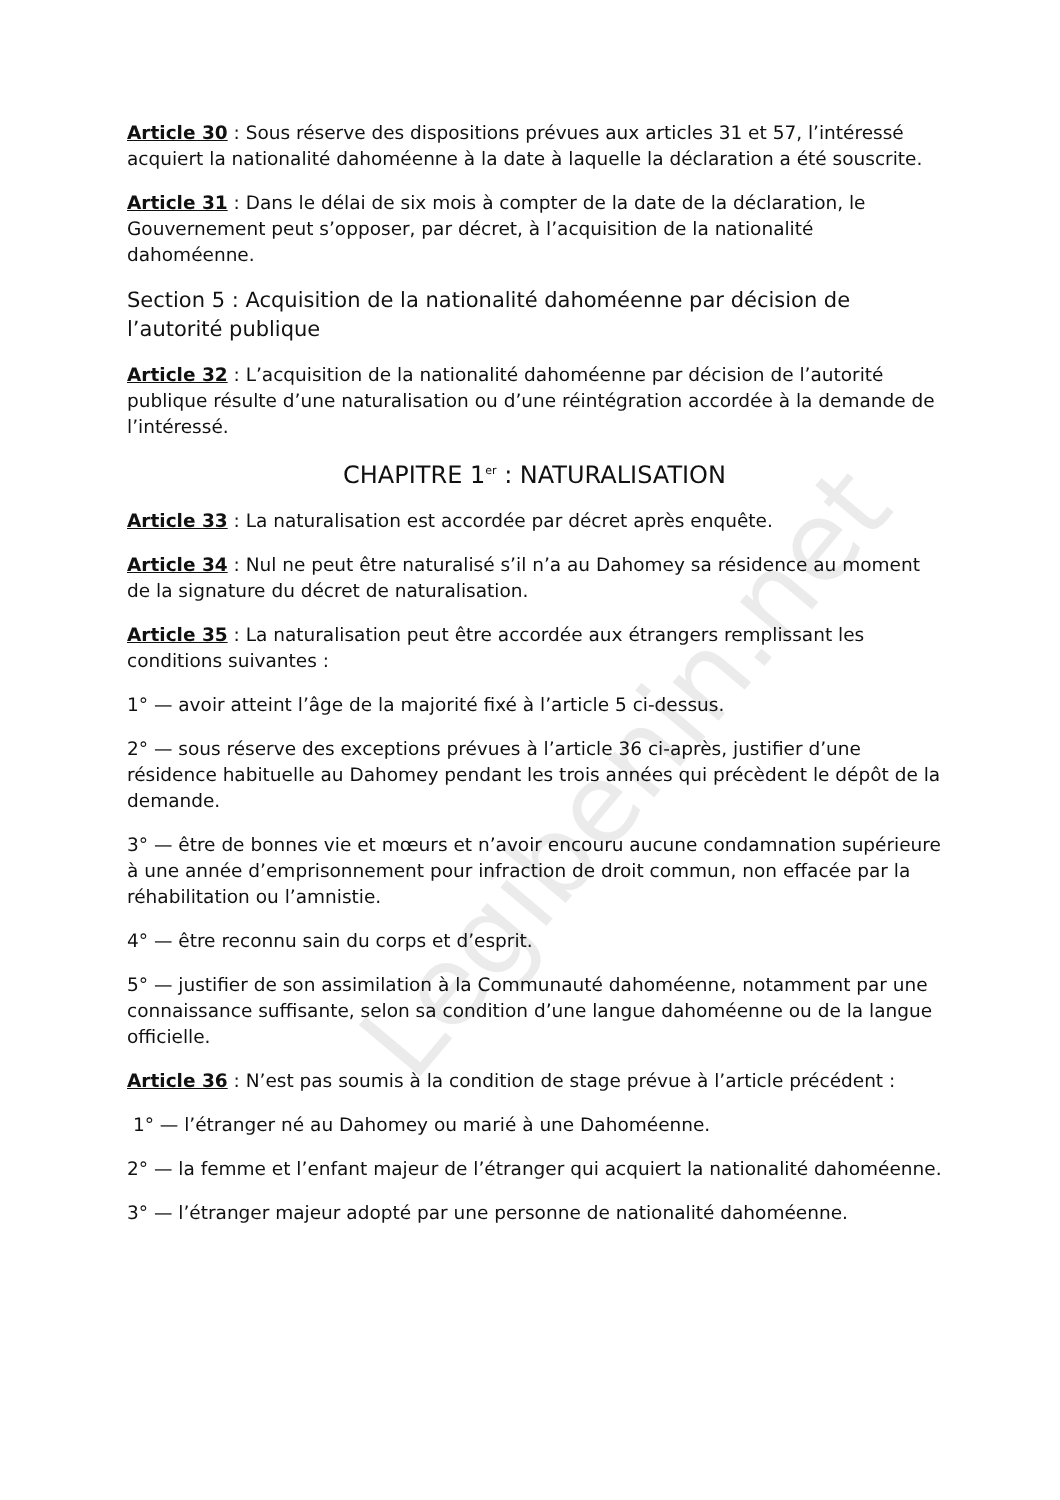Legibenin.net
Article 30 : Sous réserve des dispositions prévues aux articles 31 et 57, l’intéressé acquiert la nationalité dahoméenne à la date à laquelle la déclaration a été souscrite.
Article 31 : Dans le délai de six mois à compter de la date de la déclaration, le Gouvernement peut s’opposer, par décret, à l’acquisition de la nationalité dahoméenne.
Section 5 : Acquisition de la nationalité dahoméenne par décision de l’autorité publique
Article 32 : L’acquisition de la nationalité dahoméenne par décision de l’autorité publique résulte d’une naturalisation ou d’une réintégration accordée à la demande de l’intéressé.
CHAPITRE 1<sup>er</sup> : NATURALISATION
Article 33 : La naturalisation est accordée par décret après enquête.
Article 34 : Nul ne peut être naturalisé s’il n’a au Dahomey sa résidence au moment de la signature du décret de naturalisation.
Article 35 : La naturalisation peut être accordée aux étrangers remplissant les conditions suivantes :
1° — avoir atteint l’âge de la majorité fixé à l’article 5 ci-dessus.
2° — sous réserve des exceptions prévues à l’article 36 ci-après, justifier d’une résidence habituelle au Dahomey pendant les trois années qui précèdent le dépôt de la demande.
3° — être de bonnes vie et mœurs et n’avoir encouru aucune condamnation supérieure à une année d’emprisonnement pour infraction de droit commun, non effacée par la réhabilitation ou l’amnistie.
4° — être reconnu sain du corps et d’esprit.
5° — justifier de son assimilation à la Communauté dahoméenne, notamment par une connaissance suffisante, selon sa condition d’une langue dahoméenne ou de la langue officielle.
Article 36 : N’est pas soumis à la condition de stage prévue à l’article précédent :
1° — l’étranger né au Dahomey ou marié à une Dahoméenne.
2° — la femme et l’enfant majeur de l’étranger qui acquiert la nationalité dahoméenne.
3° — l’étranger majeur adopté par une personne de nationalité dahoméenne.